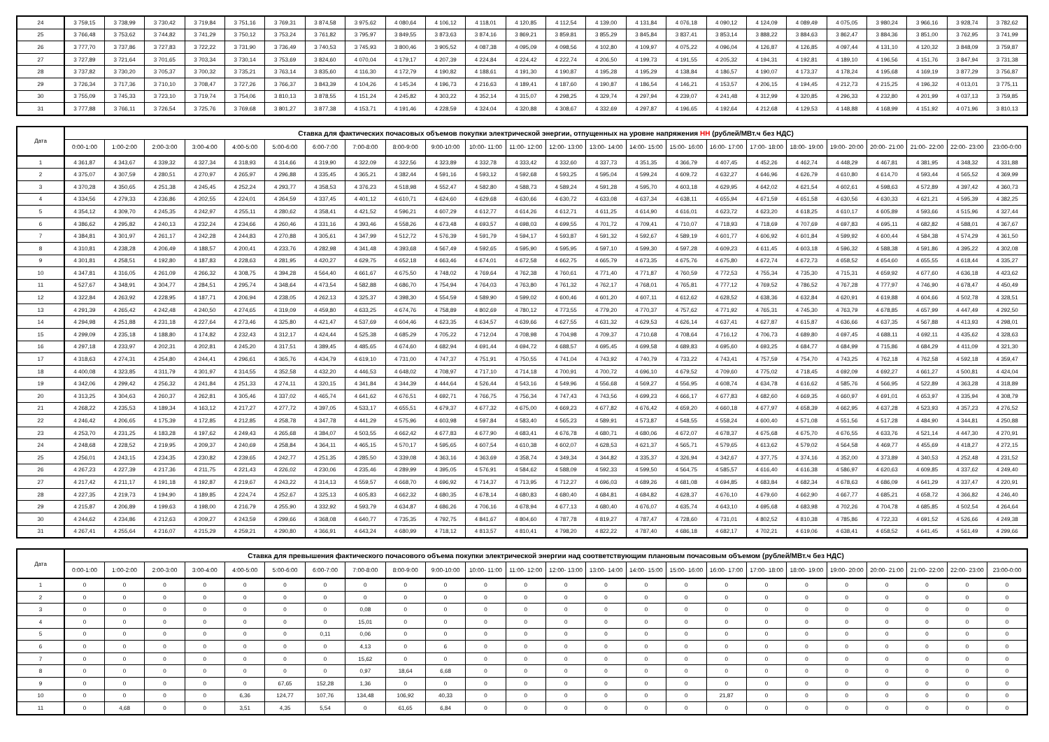| 24 | 3 759,15 | 3 738,99 | 3 730,42 | 3 719,84 | 3 751,16 | 3 769,31 | 3 874,58 | 3 975,62 | 4 080,64 | 4 106,12 | 4 118,01 | 4 120,85 | 4 112,54 | 4 139,00 | 4 131,84 | 4 076,18 | 4 090,12 | 4 124,09 | 4 089,49 | 4 075,05 | 3 980,24 | 3 966,16 | 3 928,74 | 3 782,62 |
| 25 | 3 766,48 | 3 753,62 | 3 744,82 | 3 741,29 | 3 750,12 | 3 753,24 | 3 761,82 | 3 795,97 | 3 849,55 | 3 873,63 | 3 874,16 | 3 869,21 | 3 859,81 | 3 855,29 | 3 845,84 | 3 837,41 | 3 853,14 | 3 888,22 | 3 884,63 | 3 862,47 | 3 884,36 | 3 851,00 | 3 762,95 | 3 741,99 |
| 26 | 3 777,70 | 3 737,86 | 3 727,83 | 3 722,22 | 3 731,90 | 3 736,49 | 3 740,53 | 3 745,93 | 3 800,46 | 3 905,52 | 4 087,38 | 4 095,09 | 4 098,56 | 4 102,80 | 4 109,97 | 4 075,22 | 4 096,04 | 4 126,87 | 4 126,85 | 4 097,44 | 4 131,10 | 4 120,32 | 3 848,09 | 3 759,87 |
| 27 | 3 727,89 | 3 721,64 | 3 701,65 | 3 703,34 | 3 730,14 | 3 753,69 | 3 824,60 | 4 070,04 | 4 179,17 | 4 207,39 | 4 224,84 | 4 224,42 | 4 222,74 | 4 206,50 | 4 199,73 | 4 191,55 | 4 205,32 | 4 194,31 | 4 192,81 | 4 189,10 | 4 196,56 | 4 151,76 | 3 847,94 | 3 731,38 |
| 28 | 3 737,82 | 3 730,20 | 3 705,37 | 3 700,32 | 3 735,21 | 3 763,14 | 3 835,60 | 4 116,30 | 4 172,79 | 4 190,82 | 4 188,61 | 4 191,30 | 4 190,87 | 4 195,28 | 4 195,29 | 4 138,84 | 4 186,57 | 4 190,07 | 4 173,37 | 4 178,24 | 4 195,68 | 4 169,19 | 3 877,29 | 3 756,87 |
| 29 | 3 726,34 | 3 717,36 | 3 710,10 | 3 708,47 | 3 727,26 | 3 766,37 | 3 843,39 | 4 104,26 | 4 145,34 | 4 196,73 | 4 216,63 | 4 189,41 | 4 187,60 | 4 190,87 | 4 186,54 | 4 146,21 | 4 153,57 | 4 206,15 | 4 194,45 | 4 212,73 | 4 215,25 | 4 196,32 | 4 013,01 | 3 775,11 |
| 30 | 3 755,09 | 3 745,33 | 3 723,10 | 3 719,74 | 3 754,06 | 3 810,13 | 3 878,55 | 4 151,24 | 4 245,82 | 4 303,22 | 4 352,14 | 4 315,07 | 4 298,25 | 4 329,74 | 4 297,94 | 4 239,07 | 4 241,48 | 4 312,99 | 4 320,85 | 4 296,33 | 4 232,80 | 4 201,99 | 4 037,13 | 3 759,85 |
| 31 | 3 777,88 | 3 766,11 | 3 726,54 | 3 725,76 | 3 769,68 | 3 801,27 | 3 877,38 | 4 153,71 | 4 191,46 | 4 228,59 | 4 324,04 | 4 320,88 | 4 308,67 | 4 332,69 | 4 297,87 | 4 196,65 | 4 192,64 | 4 212,68 | 4 129,53 | 4 148,88 | 4 168,99 | 4 151,92 | 4 071,96 | 3 810,13 |
| Дата | Ставка для фактических почасовых объемов покупки электрической энергии, отпущенных на уровне напряжения НН (рублей/МВт.ч без НДС) | | | | | | | | | | | | | | | | | | | | | | | |
| --- | --- | --- | --- | --- | --- | --- | --- | --- | --- | --- | --- | --- | --- | --- | --- | --- | --- | --- | --- | --- | --- | --- | --- | --- |
| | 0:00-1:00 | 1:00-2:00 | 2:00-3:00 | 3:00-4:00 | 4:00-5:00 | 5:00-6:00 | 6:00-7:00 | 7:00-8:00 | 8:00-9:00 | 9:00-10:00 | 10:00- 11:00 | 11:00- 12:00 | 12:00- 13:00 | 13:00- 14:00 | 14:00- 15:00 | 15:00- 16:00 | 16:00- 17:00 | 17:00- 18:00 | 18:00- 19:00 | 19:00- 20:00 | 20:00- 21:00 | 21:00- 22:00 | 22:00- 23:00 | 23:00-0:00 |
| 1 | 4 361,87 | 4 343,67 | 4 339,32 | 4 327,34 | 4 318,93 | 4 314,66 | 4 319,90 | 4 322,09 | 4 322,56 | 4 323,89 | 4 332,78 | 4 333,42 | 4 332,60 | 4 337,73 | 4 351,35 | 4 366,79 | 4 407,45 | 4 452,26 | 4 462,74 | 4 448,29 | 4 467,81 | 4 381,95 | 4 348,32 | 4 331,88 |
| 2 | 4 375,07 | 4 307,59 | 4 280,51 | 4 270,97 | 4 265,97 | 4 296,88 | 4 335,45 | 4 365,21 | 4 382,44 | 4 591,16 | 4 593,12 | 4 592,68 | 4 593,25 | 4 595,04 | 4 599,24 | 4 609,72 | 4 632,27 | 4 646,96 | 4 626,79 | 4 610,80 | 4 614,70 | 4 593,44 | 4 565,52 | 4 369,99 |
| 3 | 4 370,28 | 4 350,65 | 4 251,38 | 4 245,45 | 4 252,24 | 4 293,77 | 4 358,53 | 4 376,23 | 4 518,98 | 4 552,47 | 4 582,80 | 4 588,73 | 4 589,24 | 4 591,28 | 4 595,70 | 4 603,18 | 4 629,95 | 4 642,02 | 4 621,54 | 4 602,61 | 4 598,63 | 4 572,89 | 4 397,42 | 4 360,73 |
| 4 | 4 334,56 | 4 279,33 | 4 236,86 | 4 202,55 | 4 224,01 | 4 264,59 | 4 337,45 | 4 401,12 | 4 610,71 | 4 624,60 | 4 629,68 | 4 630,66 | 4 630,72 | 4 633,08 | 4 637,34 | 4 638,11 | 4 655,94 | 4 671,59 | 4 651,58 | 4 630,56 | 4 630,33 | 4 621,21 | 4 595,39 | 4 382,25 |
| 5 | 4 354,12 | 4 309,70 | 4 245,35 | 4 242,97 | 4 255,11 | 4 280,62 | 4 358,41 | 4 421,52 | 4 596,21 | 4 607,29 | 4 612,77 | 4 614,26 | 4 612,71 | 4 611,25 | 4 614,90 | 4 616,01 | 4 623,72 | 4 623,20 | 4 618,25 | 4 610,17 | 4 605,89 | 4 593,66 | 4 515,96 | 4 327,44 |
| 6 | 4 386,62 | 4 295,82 | 4 240,13 | 4 232,24 | 4 234,66 | 4 260,46 | 4 331,16 | 4 393,46 | 4 558,26 | 4 673,48 | 4 693,57 | 4 698,03 | 4 699,55 | 4 701,72 | 4 709,41 | 4 710,07 | 4 718,93 | 4 718,69 | 4 707,69 | 4 697,83 | 4 695,11 | 4 682,82 | 4 588,01 | 4 367,67 |
| 7 | 4 384,81 | 4 301,97 | 4 261,17 | 4 242,28 | 4 244,83 | 4 270,88 | 4 305,61 | 4 347,99 | 4 512,72 | 4 576,39 | 4 591,79 | 4 594,17 | 4 593,87 | 4 591,32 | 4 592,67 | 4 589,19 | 4 601,77 | 4 606,92 | 4 601,84 | 4 599,92 | 4 600,44 | 4 584,38 | 4 574,29 | 4 361,50 |
| 8 | 4 310,81 | 4 238,28 | 4 206,49 | 4 188,57 | 4 200,41 | 4 233,76 | 4 282,98 | 4 341,48 | 4 393,68 | 4 567,49 | 4 592,65 | 4 595,90 | 4 595,95 | 4 597,10 | 4 599,30 | 4 597,28 | 4 609,23 | 4 611,45 | 4 603,18 | 4 596,32 | 4 588,38 | 4 591,86 | 4 395,22 | 4 302,08 |
| 9 | 4 301,81 | 4 258,51 | 4 192,80 | 4 187,83 | 4 228,63 | 4 281,95 | 4 420,27 | 4 629,75 | 4 652,18 | 4 663,46 | 4 674,01 | 4 672,58 | 4 662,75 | 4 665,79 | 4 673,35 | 4 675,76 | 4 675,80 | 4 672,74 | 4 672,73 | 4 658,52 | 4 654,60 | 4 655,55 | 4 618,44 | 4 335,27 |
| 10 | 4 347,81 | 4 316,05 | 4 261,09 | 4 266,32 | 4 308,75 | 4 394,28 | 4 564,40 | 4 661,67 | 4 675,50 | 4 748,02 | 4 769,64 | 4 762,38 | 4 760,61 | 4 771,40 | 4 771,87 | 4 760,59 | 4 772,53 | 4 755,34 | 4 735,30 | 4 715,31 | 4 659,92 | 4 677,60 | 4 636,18 | 4 423,62 |
| 11 | 4 527,67 | 4 348,91 | 4 304,77 | 4 284,51 | 4 295,74 | 4 348,64 | 4 473,54 | 4 582,88 | 4 686,70 | 4 754,94 | 4 764,03 | 4 763,80 | 4 761,32 | 4 762,17 | 4 768,01 | 4 765,81 | 4 777,12 | 4 769,52 | 4 786,52 | 4 767,28 | 4 777,97 | 4 746,90 | 4 678,47 | 4 450,49 |
| 12 | 4 322,84 | 4 263,92 | 4 228,95 | 4 187,71 | 4 206,94 | 4 238,05 | 4 262,13 | 4 325,37 | 4 398,30 | 4 554,59 | 4 589,90 | 4 599,02 | 4 600,46 | 4 601,20 | 4 607,11 | 4 612,62 | 4 628,52 | 4 638,36 | 4 632,84 | 4 620,91 | 4 619,88 | 4 604,66 | 4 502,78 | 4 328,51 |
| 13 | 4 291,39 | 4 265,42 | 4 242,48 | 4 240,50 | 4 274,65 | 4 319,09 | 4 459,80 | 4 633,25 | 4 674,76 | 4 758,89 | 4 802,69 | 4 780,12 | 4 773,55 | 4 779,20 | 4 770,37 | 4 757,62 | 4 771,92 | 4 765,31 | 4 745,30 | 4 763,79 | 4 678,85 | 4 657,99 | 4 447,49 | 4 292,50 |
| 14 | 4 294,98 | 4 251,88 | 4 231,18 | 4 227,64 | 4 273,46 | 4 325,80 | 4 421,47 | 4 537,69 | 4 604,46 | 4 623,35 | 4 634,57 | 4 639,66 | 4 627,55 | 4 631,32 | 4 629,53 | 4 626,14 | 4 637,41 | 4 627,87 | 4 615,87 | 4 636,66 | 4 637,35 | 4 567,88 | 4 413,93 | 4 298,01 |
| 15 | 4 299,09 | 4 235,18 | 4 188,80 | 4 174,82 | 4 232,43 | 4 312,17 | 4 424,44 | 4 525,38 | 4 685,29 | 4 705,22 | 4 712,04 | 4 708,98 | 4 704,98 | 4 709,37 | 4 710,68 | 4 708,64 | 4 716,12 | 4 706,73 | 4 689,80 | 4 697,45 | 4 688,11 | 4 692,11 | 4 435,62 | 4 328,63 |
| 16 | 4 297,18 | 4 233,97 | 4 202,31 | 4 202,81 | 4 245,20 | 4 317,51 | 4 389,45 | 4 485,65 | 4 674,60 | 4 682,94 | 4 691,44 | 4 694,72 | 4 688,57 | 4 695,45 | 4 699,58 | 4 689,83 | 4 695,60 | 4 693,25 | 4 684,77 | 4 684,99 | 4 715,86 | 4 684,29 | 4 411,09 | 4 321,30 |
| 17 | 4 318,63 | 4 274,31 | 4 254,80 | 4 244,41 | 4 296,61 | 4 365,76 | 4 434,79 | 4 619,10 | 4 731,00 | 4 747,37 | 4 751,91 | 4 750,55 | 4 741,04 | 4 743,92 | 4 740,79 | 4 733,22 | 4 743,41 | 4 757,59 | 4 754,70 | 4 743,25 | 4 762,18 | 4 762,58 | 4 592,18 | 4 359,47 |
| 18 | 4 400,08 | 4 323,85 | 4 311,79 | 4 301,97 | 4 314,55 | 4 352,58 | 4 432,20 | 4 446,53 | 4 648,02 | 4 708,97 | 4 717,10 | 4 714,18 | 4 700,91 | 4 700,72 | 4 696,10 | 4 679,52 | 4 709,60 | 4 775,02 | 4 718,45 | 4 692,09 | 4 692,27 | 4 661,27 | 4 500,81 | 4 424,04 |
| 19 | 4 342,06 | 4 299,42 | 4 256,32 | 4 241,84 | 4 251,33 | 4 274,11 | 4 320,15 | 4 341,84 | 4 344,39 | 4 444,64 | 4 526,44 | 4 543,16 | 4 549,96 | 4 556,68 | 4 569,27 | 4 556,95 | 4 608,74 | 4 634,78 | 4 616,62 | 4 585,76 | 4 566,95 | 4 522,89 | 4 363,28 | 4 318,89 |
| 20 | 4 313,25 | 4 304,63 | 4 260,37 | 4 262,81 | 4 305,46 | 4 337,02 | 4 465,74 | 4 641,62 | 4 676,51 | 4 692,71 | 4 766,75 | 4 756,34 | 4 747,43 | 4 743,56 | 4 699,23 | 4 666,17 | 4 677,83 | 4 682,60 | 4 669,35 | 4 660,97 | 4 691,01 | 4 653,97 | 4 335,94 | 4 308,79 |
| 21 | 4 268,22 | 4 235,53 | 4 189,34 | 4 163,12 | 4 217,27 | 4 277,72 | 4 397,05 | 4 533,17 | 4 655,51 | 4 679,37 | 4 677,32 | 4 675,00 | 4 669,23 | 4 677,82 | 4 676,42 | 4 659,20 | 4 660,18 | 4 677,97 | 4 658,39 | 4 662,95 | 4 637,28 | 4 523,93 | 4 357,23 | 4 276,52 |
| 22 | 4 246,42 | 4 206,65 | 4 175,39 | 4 172,85 | 4 212,85 | 4 258,78 | 4 347,78 | 4 441,29 | 4 575,96 | 4 603,98 | 4 597,84 | 4 583,40 | 4 565,23 | 4 589,91 | 4 573,87 | 4 548,55 | 4 558,24 | 4 600,40 | 4 571,08 | 4 551,56 | 4 517,28 | 4 484,90 | 4 344,81 | 4 250,88 |
| 23 | 4 253,70 | 4 231,25 | 4 183,28 | 4 197,62 | 4 249,43 | 4 265,68 | 4 384,07 | 4 503,55 | 4 662,42 | 4 677,83 | 4 677,90 | 4 683,41 | 4 676,78 | 4 680,71 | 4 680,06 | 4 672,07 | 4 678,37 | 4 675,68 | 4 675,70 | 4 676,55 | 4 633,76 | 4 521,14 | 4 447,30 | 4 270,91 |
| 24 | 4 248,68 | 4 228,52 | 4 219,95 | 4 209,37 | 4 240,69 | 4 258,84 | 4 364,11 | 4 465,15 | 4 570,17 | 4 595,65 | 4 607,54 | 4 610,38 | 4 602,07 | 4 628,53 | 4 621,37 | 4 565,71 | 4 579,65 | 4 613,62 | 4 579,02 | 4 564,58 | 4 469,77 | 4 455,69 | 4 418,27 | 4 272,15 |
| 25 | 4 256,01 | 4 243,15 | 4 234,35 | 4 230,82 | 4 239,65 | 4 242,77 | 4 251,35 | 4 285,50 | 4 339,08 | 4 363,16 | 4 363,69 | 4 358,74 | 4 349,34 | 4 344,82 | 4 335,37 | 4 326,94 | 4 342,67 | 4 377,75 | 4 374,16 | 4 352,00 | 4 373,89 | 4 340,53 | 4 252,48 | 4 231,52 |
| 26 | 4 267,23 | 4 227,39 | 4 217,36 | 4 211,75 | 4 221,43 | 4 226,02 | 4 230,06 | 4 235,46 | 4 289,99 | 4 395,05 | 4 576,91 | 4 584,62 | 4 588,09 | 4 592,33 | 4 599,50 | 4 564,75 | 4 585,57 | 4 616,40 | 4 616,38 | 4 586,97 | 4 620,63 | 4 609,85 | 4 337,62 | 4 249,40 |
| 27 | 4 217,42 | 4 211,17 | 4 191,18 | 4 192,87 | 4 219,67 | 4 243,22 | 4 314,13 | 4 559,57 | 4 668,70 | 4 696,92 | 4 714,37 | 4 713,95 | 4 712,27 | 4 696,03 | 4 689,26 | 4 681,08 | 4 694,85 | 4 683,84 | 4 682,34 | 4 678,63 | 4 686,09 | 4 641,29 | 4 337,47 | 4 220,91 |
| 28 | 4 227,35 | 4 219,73 | 4 194,90 | 4 189,85 | 4 224,74 | 4 252,67 | 4 325,13 | 4 605,83 | 4 662,32 | 4 680,35 | 4 678,14 | 4 680,83 | 4 680,40 | 4 684,81 | 4 684,82 | 4 628,37 | 4 676,10 | 4 679,60 | 4 662,90 | 4 667,77 | 4 685,21 | 4 658,72 | 4 366,82 | 4 246,40 |
| 29 | 4 215,87 | 4 206,89 | 4 199,63 | 4 198,00 | 4 216,79 | 4 255,90 | 4 332,92 | 4 593,79 | 4 634,87 | 4 686,26 | 4 706,16 | 4 678,94 | 4 677,13 | 4 680,40 | 4 676,07 | 4 635,74 | 4 643,10 | 4 695,68 | 4 683,98 | 4 702,26 | 4 704,78 | 4 685,85 | 4 502,54 | 4 264,64 |
| 30 | 4 244,62 | 4 234,86 | 4 212,63 | 4 209,27 | 4 243,59 | 4 299,66 | 4 368,08 | 4 640,77 | 4 735,35 | 4 792,75 | 4 841,67 | 4 804,60 | 4 787,78 | 4 819,27 | 4 787,47 | 4 728,60 | 4 731,01 | 4 802,52 | 4 810,38 | 4 785,86 | 4 722,33 | 4 691,52 | 4 526,66 | 4 249,38 |
| 31 | 4 267,41 | 4 255,64 | 4 216,07 | 4 215,29 | 4 259,21 | 4 290,80 | 4 366,91 | 4 643,24 | 4 680,99 | 4 718,12 | 4 813,57 | 4 810,41 | 4 798,20 | 4 822,22 | 4 787,40 | 4 686,18 | 4 682,17 | 4 702,21 | 4 619,06 | 4 638,41 | 4 658,52 | 4 641,45 | 4 561,49 | 4 299,66 |
| Дата | Ставка для превышения фактического почасового объема покупки электрической энергии над соответствующим плановым почасовым объемом (рублей/МВт.ч без НДС) | | | | | | | | | | | | | | | | | | | | | | | |
| --- | --- | --- | --- | --- | --- | --- | --- | --- | --- | --- | --- | --- | --- | --- | --- | --- | --- | --- | --- | --- | --- | --- | --- | --- |
| | 0:00-1:00 | 1:00-2:00 | 2:00-3:00 | 3:00-4:00 | 4:00-5:00 | 5:00-6:00 | 6:00-7:00 | 7:00-8:00 | 8:00-9:00 | 9:00-10:00 | 10:00- 11:00 | 11:00- 12:00 | 12:00- 13:00 | 13:00- 14:00 | 14:00- 15:00 | 15:00- 16:00 | 16:00- 17:00 | 17:00- 18:00 | 18:00- 19:00 | 19:00- 20:00 | 20:00- 21:00 | 21:00- 22:00 | 22:00- 23:00 | 23:00-0:00 |
| 1 | 0 | 0 | 0 | 0 | 0 | 0 | 0 | 0 | 0 | 0 | 0 | 0 | 0 | 0 | 0 | 0 | 0 | 0 | 0 | 0 | 0 | 0 | 0 | 0 |
| 2 | 0 | 0 | 0 | 0 | 0 | 0 | 0 | 0 | 0 | 0 | 0 | 0 | 0 | 0 | 0 | 0 | 0 | 0 | 0 | 0 | 0 | 0 | 0 | 0 |
| 3 | 0 | 0 | 0 | 0 | 0 | 0 | 0 | 0,08 | 0 | 0 | 0 | 0 | 0 | 0 | 0 | 0 | 0 | 0 | 0 | 0 | 0 | 0 | 0 | 0 |
| 4 | 0 | 0 | 0 | 0 | 0 | 0 | 0 | 15,01 | 0 | 0 | 0 | 0 | 0 | 0 | 0 | 0 | 0 | 0 | 0 | 0 | 0 | 0 | 0 | 0 |
| 5 | 0 | 0 | 0 | 0 | 0 | 0 | 0,11 | 0,06 | 0 | 0 | 0 | 0 | 0 | 0 | 0 | 0 | 0 | 0 | 0 | 0 | 0 | 0 | 0 | 0 |
| 6 | 0 | 0 | 0 | 0 | 0 | 0 | 0 | 4,13 | 0 | 6 | 0 | 0 | 0 | 0 | 0 | 0 | 0 | 0 | 0 | 0 | 0 | 0 | 0 | 0 |
| 7 | 0 | 0 | 0 | 0 | 0 | 0 | 0 | 15,62 | 0 | 0 | 0 | 0 | 0 | 0 | 0 | 0 | 0 | 0 | 0 | 0 | 0 | 0 | 0 | 0 |
| 8 | 0 | 0 | 0 | 0 | 0 | 0 | 0 | 0,97 | 18,64 | 6,68 | 0 | 0 | 0 | 0 | 0 | 0 | 0 | 0 | 0 | 0 | 0 | 0 | 0 | 0 |
| 9 | 0 | 0 | 0 | 0 | 0 | 67,65 | 152,28 | 1,36 | 0 | 0 | 0 | 0 | 0 | 0 | 0 | 0 | 0 | 0 | 0 | 0 | 0 | 0 | 0 | 0 |
| 10 | 0 | 0 | 0 | 0 | 6,36 | 124,77 | 107,76 | 134,48 | 106,92 | 40,33 | 0 | 0 | 0 | 0 | 0 | 0 | 21,87 | 0 | 0 | 0 | 0 | 0 | 0 | 0 |
| 11 | 0 | 4,68 | 0 | 0 | 3,51 | 4,35 | 5,54 | 0 | 61,65 | 6,84 | 0 | 0 | 0 | 0 | 0 | 0 | 0 | 0 | 0 | 0 | 0 | 0 | 0 | 0 |